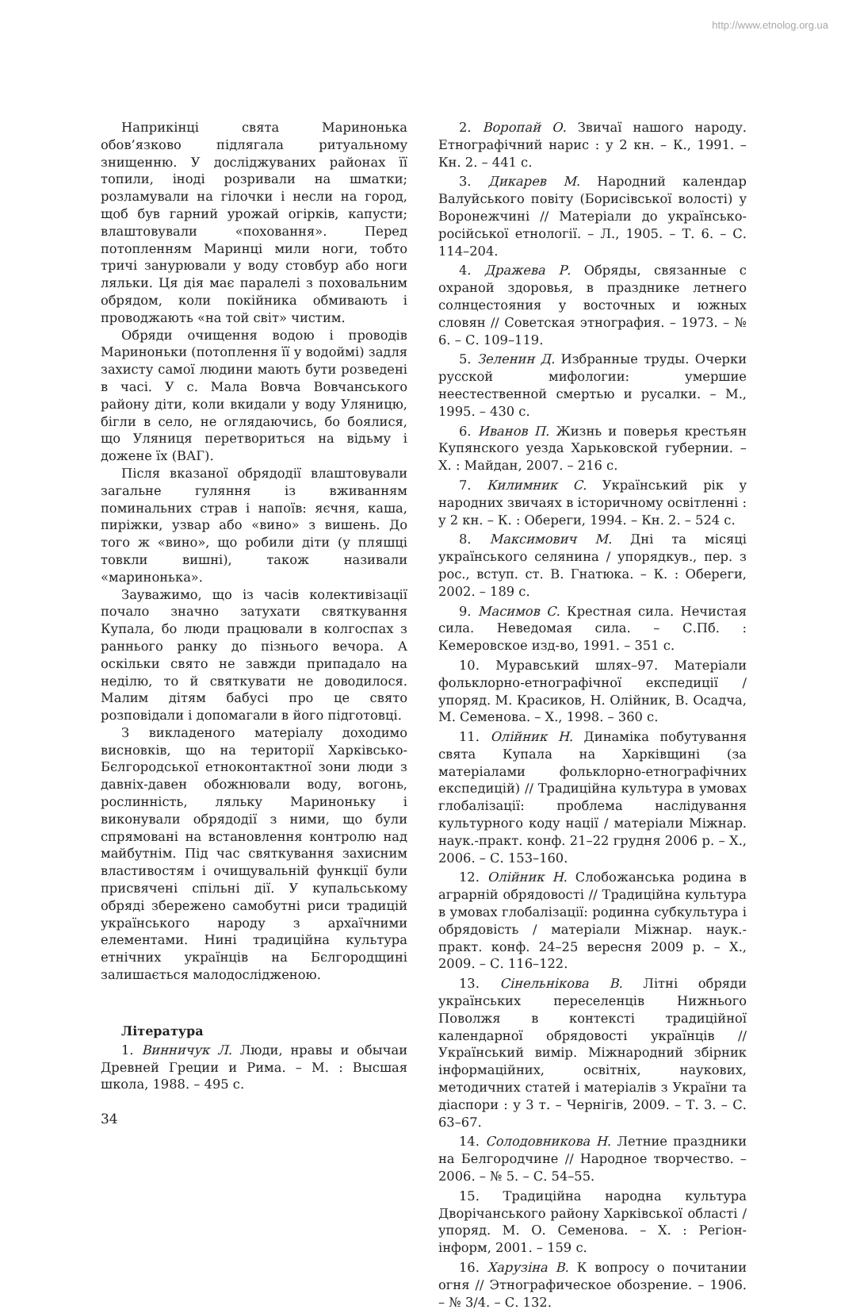http://www.etnolog.org.ua
Наприкінці свята Маринонька обов’язково підлягала ритуальному знищенню. У досліджуваних районах її топили, іноді розривали на шматки; розламували на гілочки і несли на город, щоб був гарний урожай огірків, капусти; влаштовували «поховання». Перед потопленням Маринці мили ноги, тобто тричі занурювали у воду стовбур або ноги ляльки. Ця дія має паралелі з поховальним обрядом, коли покійника обмивають і проводжають «на той світ» чистим.
Обряди очищення водою і проводів Мариноньки (потоплення її у водоймі) задля захисту самої людини мають бути розведені в часі. У с. Мала Вовча Вовчанського району діти, коли вкидали у воду Уляницю, бігли в село, не оглядаючись, бо боялися, що Уляниця перетвориться на відьму і дожене їх (ВАГ).
Після вказаної обрядодії влаштовували загальне гуляння із вживанням поминальних страв і напоїв: яєчня, каша, пиріжки, узвар або «вино» з вишень. До того ж «вино», що робили діти (у пляшці товкли вишні), також називали «маринонька».
Зауважимо, що із часів колективізації почало значно затухати святкування Купала, бо люди працювали в колгоспах з раннього ранку до пізнього вечора. А оскільки свято не завжди припадало на неділю, то й святкувати не доводилося. Малим дітям бабусі про це свято розповідали і допомагали в його підготовці.
З викладеного матеріалу доходимо висновків, що на території Харківсько-Бєлгородської етноконтактної зони люди з давніх-давен обожнювали воду, вогонь, рослинність, ляльку Мариноньку і виконували обрядодії з ними, що були спрямовані на встановлення контролю над майбутнім. Під час святкування захисним властивостям і очищувальній функції були присвячені спільні дії. У купальському обряді збережено самобутні риси традицій українського народу з архаїчними елементами. Нині традиційна культура етнічних українців на Бєлгородщині залишається малодослідженою.
Література
1. Винничук Л. Люди, нравы и обычаи Древней Греции и Рима. – М. : Высшая школа, 1988. – 495 с.
2. Воропай О. Звичаї нашого народу. Етнографічний нарис : у 2 кн. – К., 1991. – Кн. 2. – 441 с.
3. Дикарев М. Народний календар Валуйського повіту (Борисівської волості) у Воронежчині // Матеріали до українсько-російської етнології. – Л., 1905. – Т. 6. – С. 114–204.
4. Дражева Р. Обряды, связанные с охраной здоровья, в празднике летнего солнцестояния у восточных и южных словян // Советская этнография. – 1973. – № 6. – С. 109–119.
5. Зеленин Д. Избранные труды. Очерки русской мифологии: умершие неестественной смертью и русалки. – М., 1995. – 430 с.
6. Иванов П. Жизнь и поверья крестьян Купянского уезда Харьковской губернии. – Х. : Майдан, 2007. – 216 с.
7. Килимник С. Український рік у народних звичаях в історичному освітленні : у 2 кн. – К. : Обереги, 1994. – Кн. 2. – 524 с.
8. Максимович М. Дні та місяці українського селянина / упорядкув., пер. з рос., вступ. ст. В. Гнатюка. – К. : Обереги, 2002. – 189 с.
9. Масимов С. Крестная сила. Нечистая сила. Неведомая сила. – С.Пб. : Кемеровское изд-во, 1991. – 351 с.
10. Муравський шлях–97. Матеріали фольклорно-етнографічної експедиції / упоряд. М. Красиков, Н. Олійник, В. Осадча, М. Семенова. – Х., 1998. – 360 с.
11. Олійник Н. Динаміка побутування свята Купала на Харківщині (за матеріалами фольклорно-етнографічних експедицій) // Традиційна культура в умовах глобалізації: проблема наслідування культурного коду нації / матеріали Міжнар. наук.-практ. конф. 21–22 грудня 2006 р. – Х., 2006. – С. 153–160.
12. Олійник Н. Слобожанська родина в аграрній обрядовості // Традиційна культура в умовах глобалізації: родинна субкультура і обрядовість / матеріали Міжнар. наук.-практ. конф. 24–25 вересня 2009 р. – Х., 2009. – С. 116–122.
13. Сінельнікова В. Літні обряди українських переселенців Нижнього Поволжя в контексті традиційної календарної обрядовості українців // Український вимір. Міжнародний збірник інформаційних, освітніх, наукових, методичних статей і матеріалів з України та діаспори : у 3 т. – Чернігів, 2009. – Т. 3. – С. 63–67.
14. Солодовникова Н. Летние праздники на Белгородчине // Народное творчество. – 2006. – № 5. – С. 54–55.
15. Традиційна народна культура Дворічанського району Харківської області / упоряд. М. О. Семенова. – Х. : Регіон-інформ, 2001. – 159 с.
16. Харузіна В. К вопросу о почитании огня // Этнографическое обозрение. – 1906. – № 3/4. – С. 132.
34